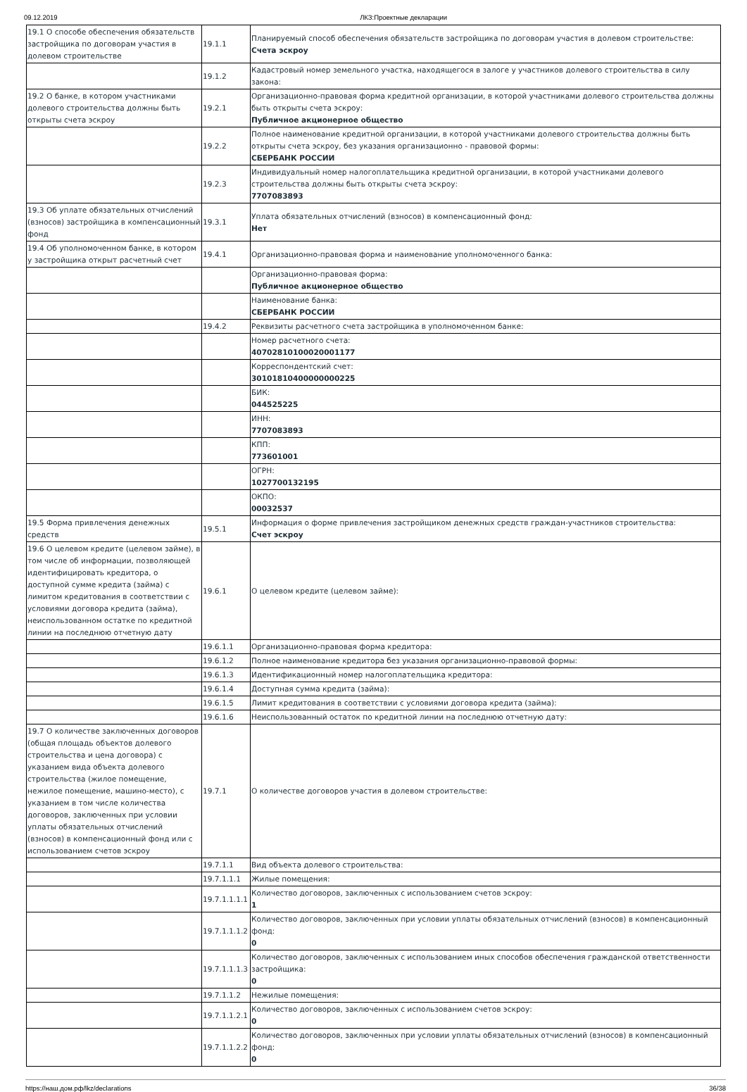09.12.2019 ЛКЗ:Проектные декларации
| 19.1 О способе обеспечения обязательств застройщика по договорам участия в долевом строительстве | 19.1.1 | Планируемый способ обеспечения обязательств застройщика по договорам участия в долевом строительстве: Счета эскроу |
| | 19.1.2 | Кадастровый номер земельного участка, находящегося в залоге у участников долевого строительства в силу закона: |
| 19.2 О банке, в котором участниками долевого строительства должны быть открыты счета эскроу | 19.2.1 | Организационно-правовая форма кредитной организации, в которой участниками долевого строительства должны быть открыты счета эскроу: Публичное акционерное общество |
| | 19.2.2 | Полное наименование кредитной организации, в которой участниками долевого строительства должны быть открыты счета эскроу, без указания организационно - правовой формы: СБЕРБАНК РОССИИ |
| | 19.2.3 | Индивидуальный номер налогоплательщика кредитной организации, в которой участниками долевого строительства должны быть открыты счета эскроу: 7707083893 |
| 19.3 Об уплате обязательных отчислений (взносов) застройщика в компенсационный фонд | 19.3.1 | Уплата обязательных отчислений (взносов) в компенсационный фонд: Нет |
| 19.4 Об уполномоченном банке, в котором у застройщика открыт расчетный счет | 19.4.1 | Организационно-правовая форма и наименование уполномоченного банка: |
| | | Организационно-правовая форма: Публичное акционерное общество |
| | | Наименование банка: СБЕРБАНК РОССИИ |
| | 19.4.2 | Реквизиты расчетного счета застройщика в уполномоченном банке: |
| | | Номер расчетного счета: 40702810100020001177 |
| | | Корреспондентский счет: 30101810400000000225 |
| | | БИК: 044525225 |
| | | ИНН: 7707083893 |
| | | КПП: 773601001 |
| | | ОГРН: 1027700132195 |
| | | ОКПО: 00032537 |
| 19.5 Форма привлечения денежных средств | 19.5.1 | Информация о форме привлечения застройщиком денежных средств граждан-участников строительства: Счет эскроу |
| 19.6 О целевом кредите (целевом займе), в том числе об информации, позволяющей идентифицировать кредитора, о доступной сумме кредита (займа) с лимитом кредитования в соответствии с условиями договора кредита (займа), неиспользованном остатке по кредитной линии на последнюю отчетную дату | 19.6.1 | О целевом кредите (целевом займе): |
| | 19.6.1.1 | Организационно-правовая форма кредитора: |
| | 19.6.1.2 | Полное наименование кредитора без указания организационно-правовой формы: |
| | 19.6.1.3 | Идентификационный номер налогоплательщика кредитора: |
| | 19.6.1.4 | Доступная сумма кредита (займа): |
| | 19.6.1.5 | Лимит кредитования в соответствии с условиями договора кредита (займа): |
| | 19.6.1.6 | Неиспользованный остаток по кредитной линии на последнюю отчетную дату: |
| 19.7 О количестве заключенных договоров (общая площадь объектов долевого строительства и цена договора) с указанием вида объекта долевого строительства (жилое помещение, нежилое помещение, машино-место), с указанием в том числе количества договоров, заключенных при условии уплаты обязательных отчислений (взносов) в компенсационный фонд или с использованием счетов эскроу | 19.7.1 | О количестве договоров участия в долевом строительстве: |
| | 19.7.1.1 | Вид объекта долевого строительства: |
| | 19.7.1.1.1 | Жилые помещения: |
| | 19.7.1.1.1.1 | Количество договоров, заключенных с использованием счетов эскроу: 1 |
| | 19.7.1.1.1.2 | Количество договоров, заключенных при условии уплаты обязательных отчислений (взносов) в компенсационный фонд: 0 |
| | 19.7.1.1.1.3 | Количество договоров, заключенных с использованием иных способов обеспечения гражданской ответственности застройщика: 0 |
| | 19.7.1.1.2 | Нежилые помещения: |
| | 19.7.1.1.2.1 | Количество договоров, заключенных с использованием счетов эскроу: 0 |
| | 19.7.1.1.2.2 | Количество договоров, заключенных при условии уплаты обязательных отчислений (взносов) в компенсационный фонд: 0 |
https://наш.дом.рф/lkz/declarations 36/38